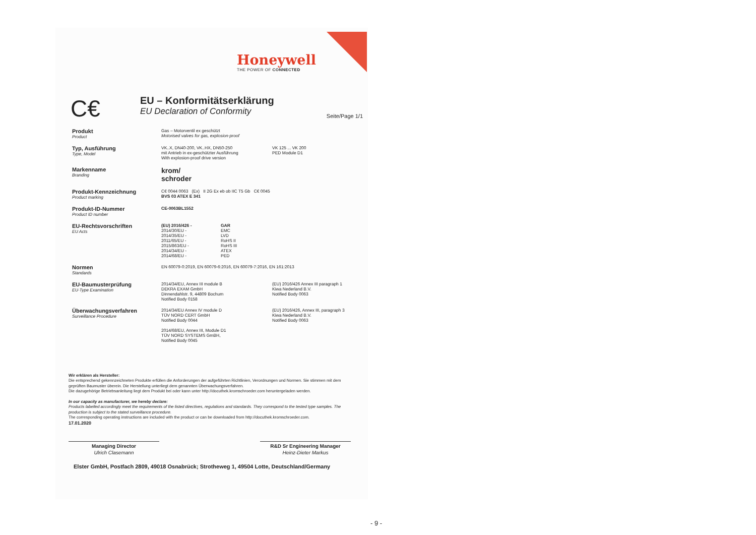Honeywell
THE POWER OF CONNECTED
C€
EU – Konformitätserklärung
EU Declaration of Conformity
Seite/Page 1/1
Produkt
Product
Gas – Motorventil ex geschützt
Motorised valves for gas, explosion-proof
Typ, Ausführung
Type, Model
VK..X, DN40-200, VK..HX, DN50-250
mit Antrieb in ex-geschützter Ausführung
With explosion-proof drive version
VK 125 ... VK 200
PED Module D1
Markenname
Branding
krom/
schroder
Produkt-Kennzeichnung
Product marking
C€ 0044 0063 (Ex) II 2G Ex eb ob IIC T5 Gb C€ 0045
BVS 03 ATEX E 341
Produkt-ID-Nummer
Product ID number
CE-0063BL1552
EU-Rechtsvorschriften
EU Acts
(EU) 2016/426 -
2014/30/EU -
2014/35/EU -
2011/65/EU -
2015/863/EU -
2014/34/EU -
2014/68/EU -
GAR
EMC
LVD
RoHS II
RoHS III
ATEX
PED
Normen
Standards
EN 60079-0:2019, EN 60079-6:2016, EN 60079-7:2016, EN 161:2013
EU-Baumusterprüfung
EU-Type Examination
2014/34/EU, Annex III module B
DEKRA EXAM GmbH
Dinnendahlstr. 9, 44809 Bochum
Notified Body 0158
(EU) 2016/426 Annex III paragraph 1
Kiwa Nederland B.V.
Notified Body 0063
Überwachungsverfahren
Surveillance Procedure
2014/34/EU Annex IV module D
TÜV NORD CERT GmbH
Notified Body 0044
2014/68/EU, Annex III, Module D1
TÜV NORD SYSTEMS GmBH,
Notified Body 0045
(EU) 2016/426, Annex III, paragraph 3
Kiwa Nederland B.V.
Notified Body 0063
Wir erklären als Hersteller:
Die entsprechend gekennzeichneten Produkte erfüllen die Anforderungen der aufgeführten Richtlinien, Verordnungen und Normen. Sie stimmen mit dem geprüften Baumuster überein. Die Herstellung unterliegt dem genannten Überwachungsverfahren.
Die dazugehörige Betriebsanleitung liegt dem Produkt bei oder kann unter http://docuthek.kromschroeder.com heruntergeladen werden.
In our capacity as manufacturer, we hereby declare:
Products labelled accordingly meet the requirements of the listed directives, regulations and standards. They correspond to the tested type samples. The production is subject to the stated surveillance procedure.
The corresponding operating instructions are included with the product or can be downloaded from http://docuthek.kromschroeder.com.
17.01.2020
Managing Director
Ulrich Clasemann
R&D Sr Engineering Manager
Heinz-Dieter Markus
Elster GmbH, Postfach 2809, 49018 Osnabrück; Strotheweg 1, 49504 Lotte, Deutschland/Germany
- 9 -